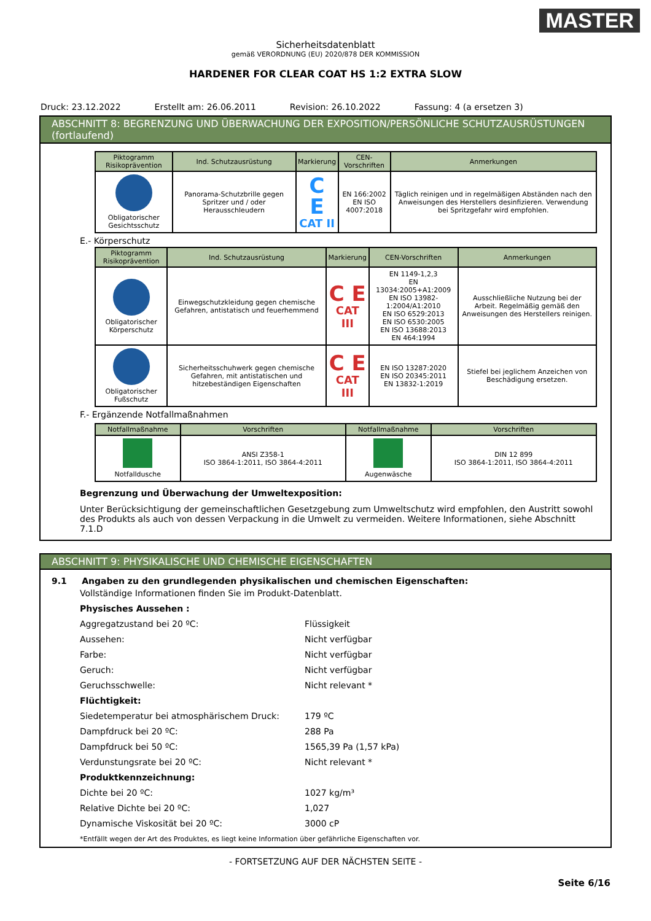MASTER
Sicherheitsdatenblatt
gemäß VERORDNUNG (EU) 2020/878 DER KOMMISSION
HARDENER FOR CLEAR COAT HS 1:2 EXTRA SLOW
Druck: 23.12.2022 Erstellt am: 26.06.2011 Revision: 26.10.2022 Fassung: 4 (a ersetzen 3)
ABSCHNITT 8: BEGRENZUNG UND ÜBERWACHUNG DER EXPOSITION/PERSÖNLICHE SCHUTZAUSRÜSTUNGEN (fortlaufend)
| Piktogramm Risikoprävention | Ind. Schutzausrüstung | Markierung | CEN-Vorschriften | Anmerkungen |
| --- | --- | --- | --- | --- |
| Obligatorischer Gesichtsschutz | Panorama-Schutzbrille gegen Spritzer und / oder Herausschleudern | C E CAT II | EN 166:2002 EN ISO 4007:2018 | Täglich reinigen und in regelmäßigen Abständen nach den Anweisungen des Herstellers desinfizieren. Verwendung bei Spritzgefahr wird empfohlen. |
E.- Körperschutz
| Piktogramm Risikoprävention | Ind. Schutzausrüstung | Markierung | CEN-Vorschriften | Anmerkungen |
| --- | --- | --- | --- | --- |
| Obligatorischer Körperschutz | Einwegschutzkleidung gegen chemische Gefahren, antistatisch und feuerhemmend | C E CAT III | EN 1149-1,2,3 EN 13034:2005+A1:2009 EN ISO 13982-1:2004/A1:2010 EN ISO 6529:2013 EN ISO 6530:2005 EN ISO 13688:2013 EN 464:1994 | Ausschließliche Nutzung bei der Arbeit. Regelmäßig gemäß den Anweisungen des Herstellers reinigen. |
| Obligatorischer Fußschutz | Sicherheitsschuhwerk gegen chemische Gefahren, mit antistatischen und hitzebeständigen Eigenschaften | C E CAT III | EN ISO 13287:2020 EN ISO 20345:2011 EN 13832-1:2019 | Stiefel bei jeglichem Anzeichen von Beschädigung ersetzen. |
F.- Ergänzende Notfallmaßnahmen
| Notfallmaßnahme | Vorschriften | Notfallmaßnahme | Vorschriften |
| --- | --- | --- | --- |
| Notfalldusche | ANSI Z358-1 ISO 3864-1:2011, ISO 3864-4:2011 | Augenwäsche | DIN 12 899 ISO 3864-1:2011, ISO 3864-4:2011 |
Begrenzung und Überwachung der Umweltexposition:
Unter Berücksichtigung der gemeinschaftlichen Gesetzgebung zum Umweltschutz wird empfohlen, den Austritt sowohl des Produkts als auch von dessen Verpackung in die Umwelt zu vermeiden. Weitere Informationen, siehe Abschnitt 7.1.D
ABSCHNITT 9: PHYSIKALISCHE UND CHEMISCHE EIGENSCHAFTEN
9.1 Angaben zu den grundlegenden physikalischen und chemischen Eigenschaften:
Vollständige Informationen finden Sie im Produkt-Datenblatt.
Physisches Aussehen :
Aggregatzustand bei 20 ºC: Flüssigkeit
Aussehen: Nicht verfügbar
Farbe: Nicht verfügbar
Geruch: Nicht verfügbar
Geruchsschwelle: Nicht relevant *
Flüchtigkeit:
Siedetemperatur bei atmosphärischem Druck: 179 ºC
Dampfdruck bei 20 ºC: 288 Pa
Dampfdruck bei 50 ºC: 1565,39 Pa (1,57 kPa)
Verdunstungsrate bei 20 ºC: Nicht relevant *
Produktkennzeichnung:
Dichte bei 20 ºC: 1027 kg/m³
Relative Dichte bei 20 ºC: 1,027
Dynamische Viskosität bei 20 ºC: 3000 cP
*Entfällt wegen der Art des Produktes, es liegt keine Information über gefährliche Eigenschaften vor.
- FORTSETZUNG AUF DER NÄCHSTEN SEITE -
Seite 6/16